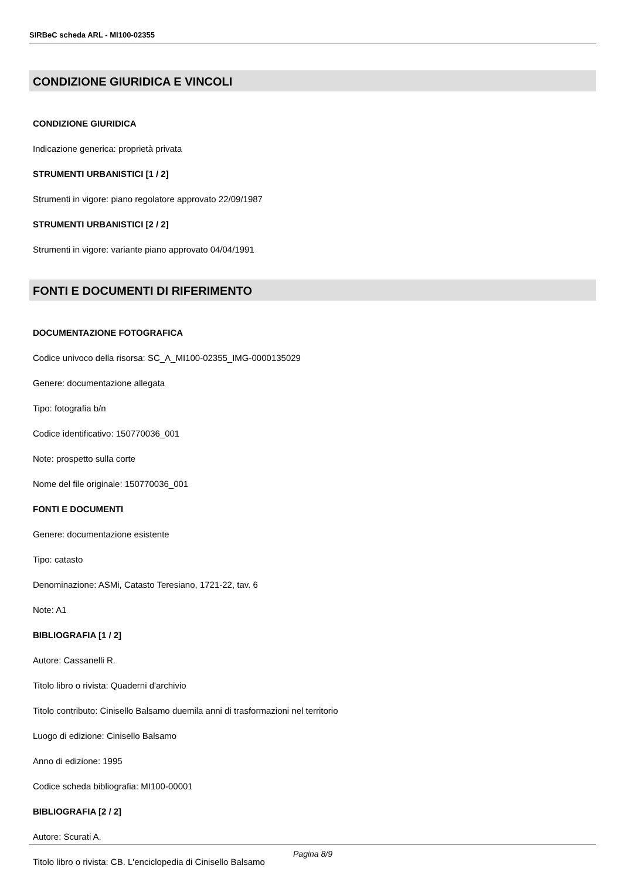SIRBeC scheda ARL - MI100-02355
CONDIZIONE GIURIDICA E VINCOLI
CONDIZIONE GIURIDICA
Indicazione generica: proprietà privata
STRUMENTI URBANISTICI [1 / 2]
Strumenti in vigore: piano regolatore approvato 22/09/1987
STRUMENTI URBANISTICI [2 / 2]
Strumenti in vigore: variante piano approvato 04/04/1991
FONTI E DOCUMENTI DI RIFERIMENTO
DOCUMENTAZIONE FOTOGRAFICA
Codice univoco della risorsa: SC_A_MI100-02355_IMG-0000135029
Genere: documentazione allegata
Tipo: fotografia b/n
Codice identificativo: 150770036_001
Note: prospetto sulla corte
Nome del file originale: 150770036_001
FONTI E DOCUMENTI
Genere: documentazione esistente
Tipo: catasto
Denominazione: ASMi, Catasto Teresiano, 1721-22, tav. 6
Note: A1
BIBLIOGRAFIA [1 / 2]
Autore: Cassanelli R.
Titolo libro o rivista: Quaderni d'archivio
Titolo contributo: Cinisello Balsamo duemila anni di trasformazioni nel territorio
Luogo di edizione: Cinisello Balsamo
Anno di edizione: 1995
Codice scheda bibliografia: MI100-00001
BIBLIOGRAFIA [2 / 2]
Autore: Scurati A.
Titolo libro o rivista: CB. L'enciclopedia di Cinisello Balsamo
Pagina 8/9